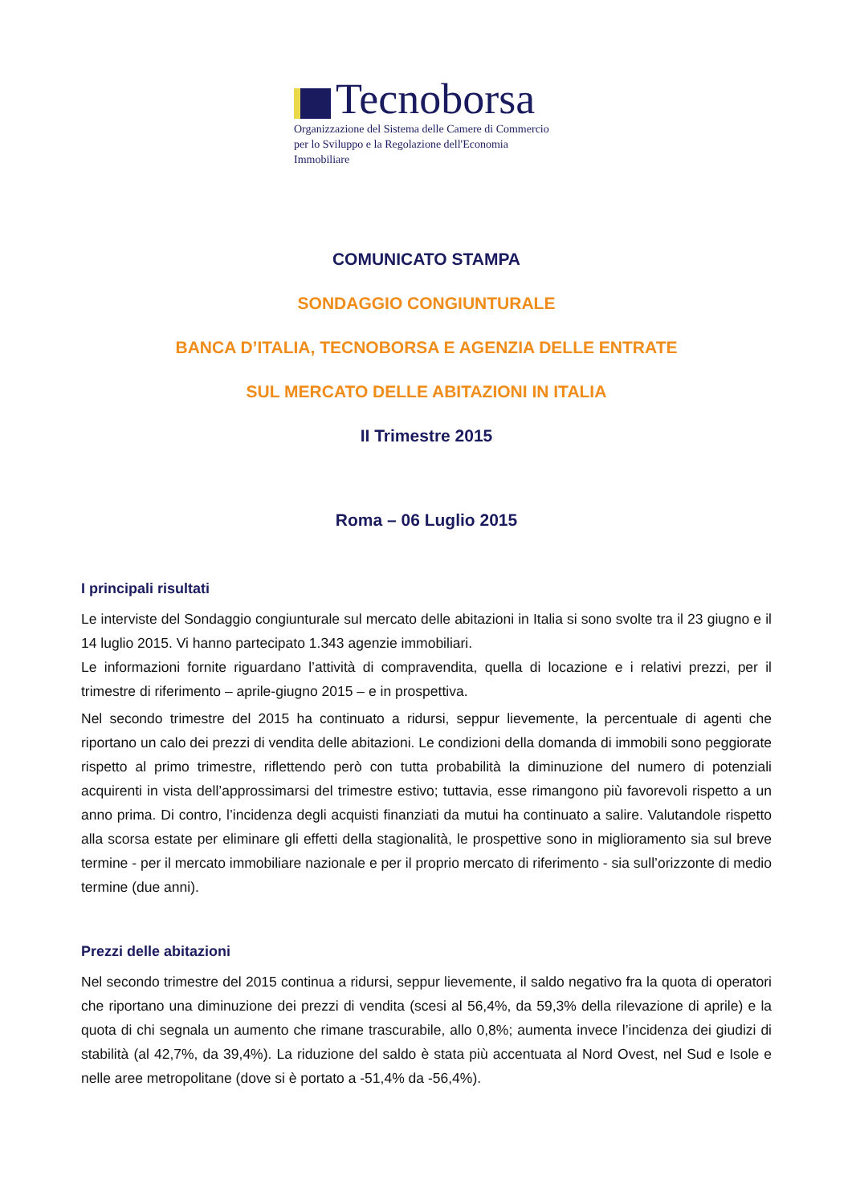Tecnoborsa
Organizzazione del Sistema delle Camere di Commercio
per lo Sviluppo e la Regolazione dell'Economia Immobiliare
COMUNICATO STAMPA
SONDAGGIO CONGIUNTURALE
BANCA D’ITALIA, TECNOBORSA E AGENZIA DELLE ENTRATE
SUL MERCATO DELLE ABITAZIONI IN ITALIA
II Trimestre 2015
Roma – 06 Luglio 2015
I principali risultati
Le interviste del Sondaggio congiunturale sul mercato delle abitazioni in Italia si sono svolte tra il 23 giugno e il 14 luglio 2015. Vi hanno partecipato 1.343 agenzie immobiliari.
Le informazioni fornite riguardano l’attività di compravendita, quella di locazione e i relativi prezzi, per il trimestre di riferimento – aprile-giugno 2015 – e in prospettiva.
Nel secondo trimestre del 2015 ha continuato a ridursi, seppur lievemente, la percentuale di agenti che riportano un calo dei prezzi di vendita delle abitazioni. Le condizioni della domanda di immobili sono peggiorate rispetto al primo trimestre, riflettendo però con tutta probabilità la diminuzione del numero di potenziali acquirenti in vista dell’approssimarsi del trimestre estivo; tuttavia, esse rimangono più favorevoli rispetto a un anno prima. Di contro, l’incidenza degli acquisti finanziati da mutui ha continuato a salire. Valutandole rispetto alla scorsa estate per eliminare gli effetti della stagionalità, le prospettive sono in miglioramento sia sul breve termine - per il mercato immobiliare nazionale e per il proprio mercato di riferimento - sia sull’orizzonte di medio termine (due anni).
Prezzi delle abitazioni
Nel secondo trimestre del 2015 continua a ridursi, seppur lievemente, il saldo negativo fra la quota di operatori che riportano una diminuzione dei prezzi di vendita (scesi al 56,4%, da 59,3% della rilevazione di aprile) e la quota di chi segnala un aumento che rimane trascurabile, allo 0,8%; aumenta invece l’incidenza dei giudizi di stabilità (al 42,7%, da 39,4%). La riduzione del saldo è stata più accentuata al Nord Ovest, nel Sud e Isole e nelle aree metropolitane (dove si è portato a -51,4% da -56,4%).